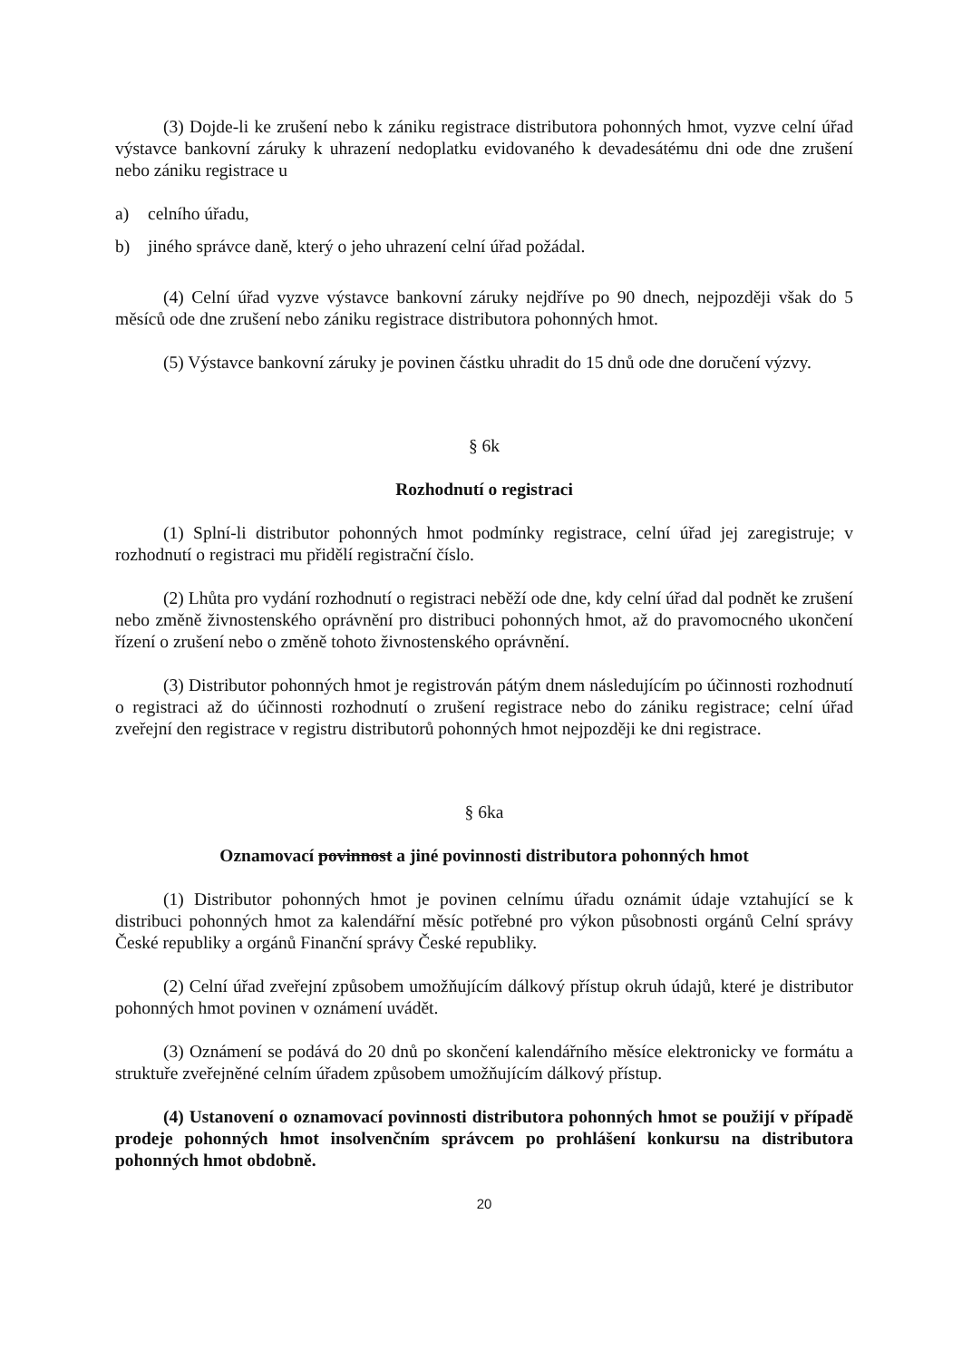(3) Dojde-li ke zrušení nebo k zániku registrace distributora pohonných hmot, vyzve celní úřad výstavce bankovní záruky k uhrazení nedoplatku evidovaného k devadesátému dni ode dne zrušení nebo zániku registrace u
a) celního úřadu,
b) jiného správce daně, který o jeho uhrazení celní úřad požádal.
(4) Celní úřad vyzve výstavce bankovní záruky nejdříve po 90 dnech, nejpozději však do 5 měsíců ode dne zrušení nebo zániku registrace distributora pohonných hmot.
(5) Výstavce bankovní záruky je povinen částku uhradit do 15 dnů ode dne doručení výzvy.
§ 6k
Rozhodnutí o registraci
(1) Splní-li distributor pohonných hmot podmínky registrace, celní úřad jej zaregistruje; v rozhodnutí o registraci mu přidělí registrační číslo.
(2) Lhůta pro vydání rozhodnutí o registraci neběží ode dne, kdy celní úřad dal podnět ke zrušení nebo změně živnostenského oprávnění pro distribuci pohonných hmot, až do pravomocného ukončení řízení o zrušení nebo o změně tohoto živnostenského oprávnění.
(3) Distributor pohonných hmot je registrován pátým dnem následujícím po účinnosti rozhodnutí o registraci až do účinnosti rozhodnutí o zrušení registrace nebo do zániku registrace; celní úřad zveřejní den registrace v registru distributorů pohonných hmot nejpozději ke dni registrace.
§ 6ka
Oznamovací povinnost a jiné povinnosti distributora pohonných hmot
(1) Distributor pohonných hmot je povinen celnímu úřadu oznámit údaje vztahující se k distribuci pohonných hmot za kalendářní měsíc potřebné pro výkon působnosti orgánů Celní správy České republiky a orgánů Finanční správy České republiky.
(2) Celní úřad zveřejní způsobem umožňujícím dálkový přístup okruh údajů, které je distributor pohonných hmot povinen v oznámení uvádět.
(3) Oznámení se podává do 20 dnů po skončení kalendářního měsíce elektronicky ve formátu a struktuře zveřejněné celním úřadem způsobem umožňujícím dálkový přístup.
(4) Ustanovení o oznamovací povinnosti distributora pohonných hmot se použijí v případě prodeje pohonných hmot insolvenčním správcem po prohlášení konkursu na distributora pohonných hmot obdobně.
20